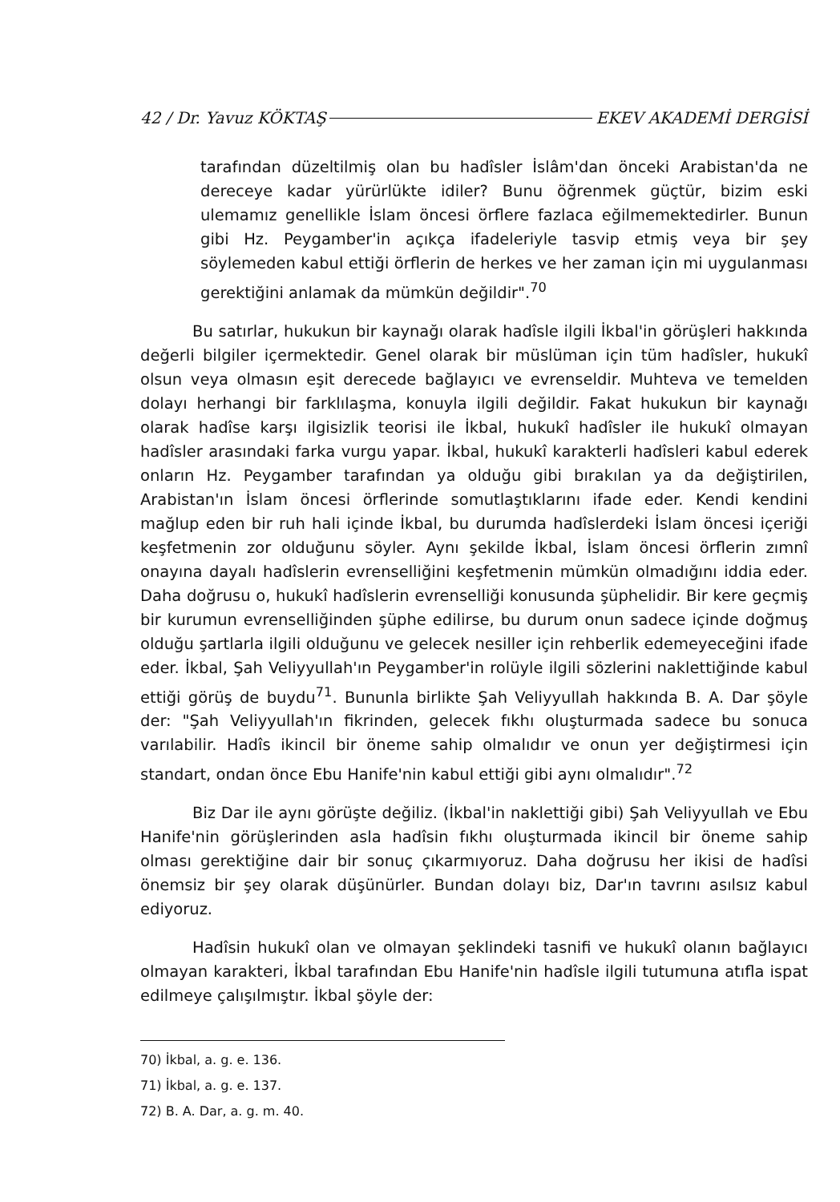42 / Dr. Yavuz KÖKTAŞ EKEV AKADEMİ DERGİSİ
tarafından düzeltilmiş olan bu hadîsler İslâm'dan önceki Arabistan'da ne dereceye kadar yürürlükte idiler? Bunu öğrenmek güçtür, bizim eski ulemamız genellikle İslam öncesi örflere fazlaca eğilmemektedirler. Bunun gibi Hz. Peygamber'in açıkça ifadeleriyle tasvip etmiş veya bir şey söylemeden kabul ettiği örflerin de herkes ve her zaman için mi uygulanması gerektiğini anlamak da mümkün değildir".<sup>70</sup>
Bu satırlar, hukukun bir kaynağı olarak hadîsle ilgili İkbal'in görüşleri hakkında değerli bilgiler içermektedir. Genel olarak bir müslüman için tüm hadîsler, hukukî olsun veya olmasın eşit derecede bağlayıcı ve evrenseldir. Muhteva ve temelden dolayı herhangi bir farklılaşma, konuyla ilgili değildir. Fakat hukukun bir kaynağı olarak hadîse karşı ilgisizlik teorisi ile İkbal, hukukî hadîsler ile hukukî olmayan hadîsler arasındaki farka vurgu yapar. İkbal, hukukî karakterli hadîsleri kabul ederek onların Hz. Peygamber tarafından ya olduğu gibi bırakılan ya da değiştirilen, Arabistan'ın İslam öncesi örflerinde somutlaştıklarını ifade eder. Kendi kendini mağlup eden bir ruh hali içinde İkbal, bu durumda hadîslerdeki İslam öncesi içeriği keşfetmenin zor olduğunu söyler. Aynı şekilde İkbal, İslam öncesi örflerin zımnî onayına dayalı hadîslerin evrenselliğini keşfetmenin mümkün olmadığını iddia eder. Daha doğrusu o, hukukî hadîslerin evrenselliği konusunda şüphelidir. Bir kere geçmiş bir kurumun evrenselliğinden şüphe edilirse, bu durum onun sadece içinde doğmuş olduğu şartlarla ilgili olduğunu ve gelecek nesiller için rehberlik edemeyeceğini ifade eder. İkbal, Şah Veliyyullah'ın Peygamber'in rolüyle ilgili sözlerini naklettiğinde kabul ettiği görüş de buydu<sup>71</sup>. Bununla birlikte Şah Veliyyullah hakkında B. A. Dar şöyle der: "Şah Veliyyullah'ın fikrinden, gelecek fıkhı oluşturmada sadece bu sonuca varılabilir. Hadîs ikincil bir öneme sahip olmalıdır ve onun yer değiştirmesi için standart, ondan önce Ebu Hanife'nin kabul ettiği gibi aynı olmalıdır".<sup>72</sup>
Biz Dar ile aynı görüşte değiliz. (İkbal'in naklettiği gibi) Şah Veliyyullah ve Ebu Hanife'nin görüşlerinden asla hadîsin fıkhı oluşturmada ikincil bir öneme sahip olması gerektiğine dair bir sonuç çıkarmıyoruz. Daha doğrusu her ikisi de hadîsi önemsiz bir şey olarak düşünürler. Bundan dolayı biz, Dar'ın tavrını asılsız kabul ediyoruz.
Hadîsin hukukî olan ve olmayan şeklindeki tasnifi ve hukukî olanın bağlayıcı olmayan karakteri, İkbal tarafından Ebu Hanife'nin hadîsle ilgili tutumuna atıfla ispat edilmeye çalışılmıştır. İkbal şöyle der:
70) İkbal, a. g. e. 136.
71) İkbal, a. g. e. 137.
72) B. A. Dar, a. g. m. 40.